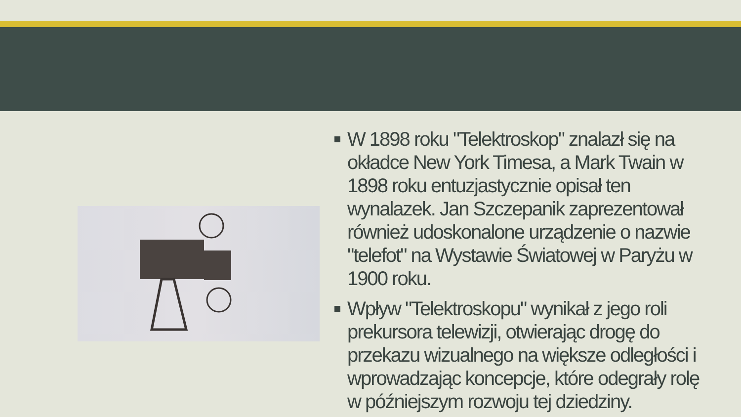W 1898 roku "Telektroskop" znalazł się na okładce New York Timesa, a Mark Twain w 1898 roku entuzjastycznie opisał ten wynalazek. Jan Szczepanik zaprezentował również udoskonalone urządzenie o nazwie "telefot" na Wystawie Światowej w Paryżu w 1900 roku.
Wpływ "Telektroskopu" wynikał z jego roli prekursora telewizji, otwierając drogę do przekazu wizualnego na większe odległości i wprowadzając koncepcje, które odegrały rolę w późniejszym rozwoju tej dziedziny.